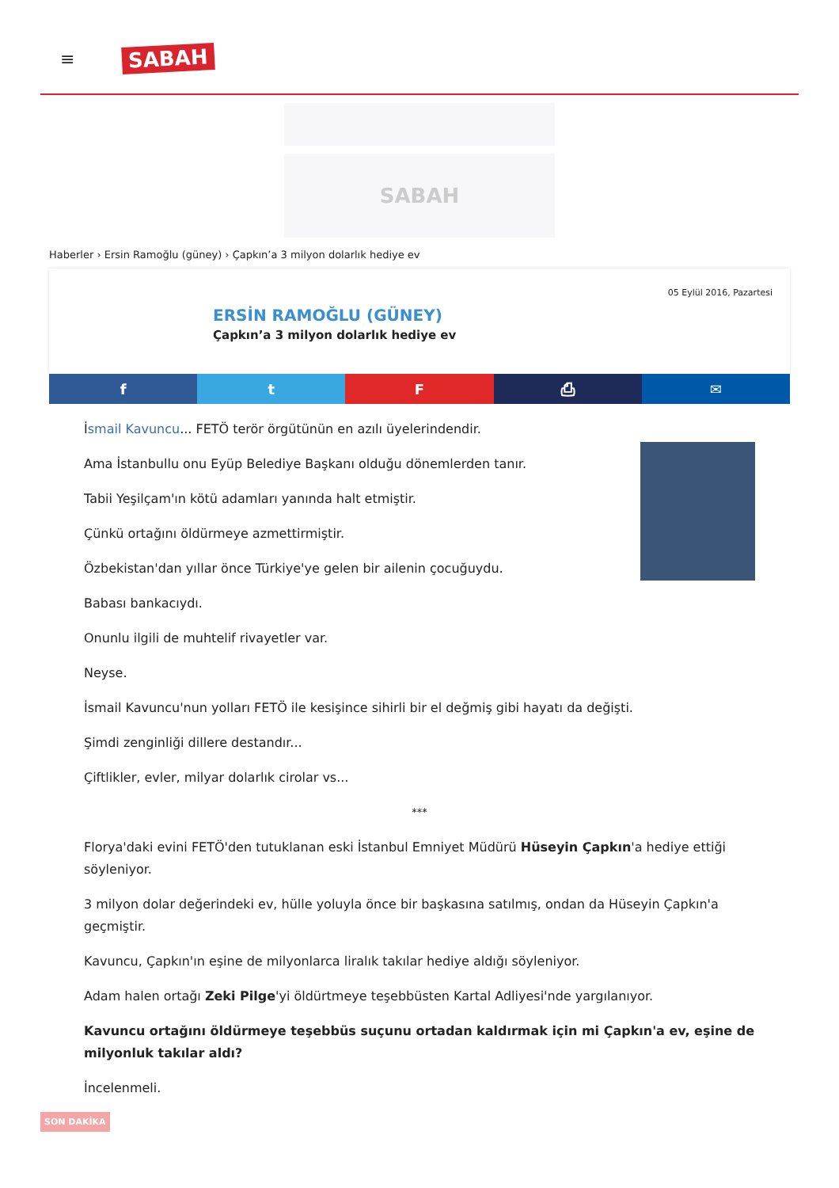≡ SABAH
SABAH
Haberler › Ersin Ramoğlu (güney) › Çapkın’a 3 milyon dolarlık hediye ev
05 Eylül 2016, Pazartesi
ERSİN RAMOĞLU (GÜNEY)
Çapkın’a 3 milyon dolarlık hediye ev
f t F ⎙ ✉
İsmail Kavuncu... FETÖ terör örgütünün en azılı üyelerindendir.
Ama İstanbullu onu Eyüp Belediye Başkanı olduğu dönemlerden tanır.
Tabii Yeşilçam'ın kötü adamları yanında halt etmiştir.
Çünkü ortağını öldürmeye azmettirmiştir.
Özbekistan'dan yıllar önce Türkiye'ye gelen bir ailenin çocuğuydu.
Babası bankacıydı.
Onunlu ilgili de muhtelif rivayetler var.
Neyse.
İsmail Kavuncu'nun yolları FETÖ ile kesişince sihirli bir el değmiş gibi hayatı da değişti.
Şimdi zenginliği dillere destandır...
Çiftlikler, evler, milyar dolarlık cirolar vs...
***
Florya'daki evini FETÖ'den tutuklanan eski İstanbul Emniyet Müdürü Hüseyin Çapkın'a hediye ettiği söyleniyor.
3 milyon dolar değerindeki ev, hülle yoluyla önce bir başkasına satılmış, ondan da Hüseyin Çapkın'a geçmiştir.
Kavuncu, Çapkın'ın eşine de milyonlarca liralık takılar hediye aldığı söyleniyor.
Adam halen ortağı Zeki Pilge'yi öldürtmeye teşebbüsten Kartal Adliyesi'nde yargılanıyor.
Kavuncu ortağını öldürmeye teşebbüs suçunu ortadan kaldırmak için mi Çapkın'a ev, eşine de milyonluk takılar aldı?
İncelenmeli.
SON DAKİKA